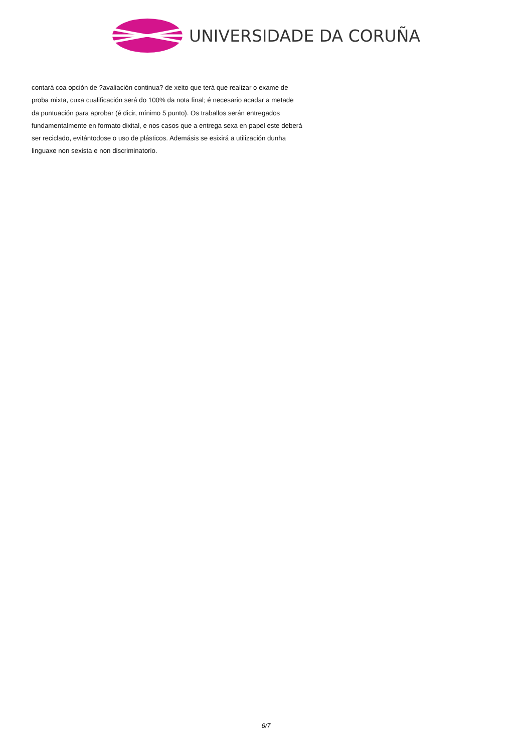UNIVERSIDADE DA CORUÑA
contará coa opción de ?avaliación continua? de xeito que terá que realizar o exame de proba mixta, cuxa cualificación será do 100% da nota final; é necesario acadar a metade da puntuación para aprobar (é dicir, mínimo 5 punto). Os traballos serán entregados fundamentalmente en formato dixital, e nos casos que a entrega sexa en papel este deberá ser reciclado, evitántodose o uso de plásticos. Ademásis se esixirá a utilización dunha linguaxe non sexista e non discriminatorio.
6/7